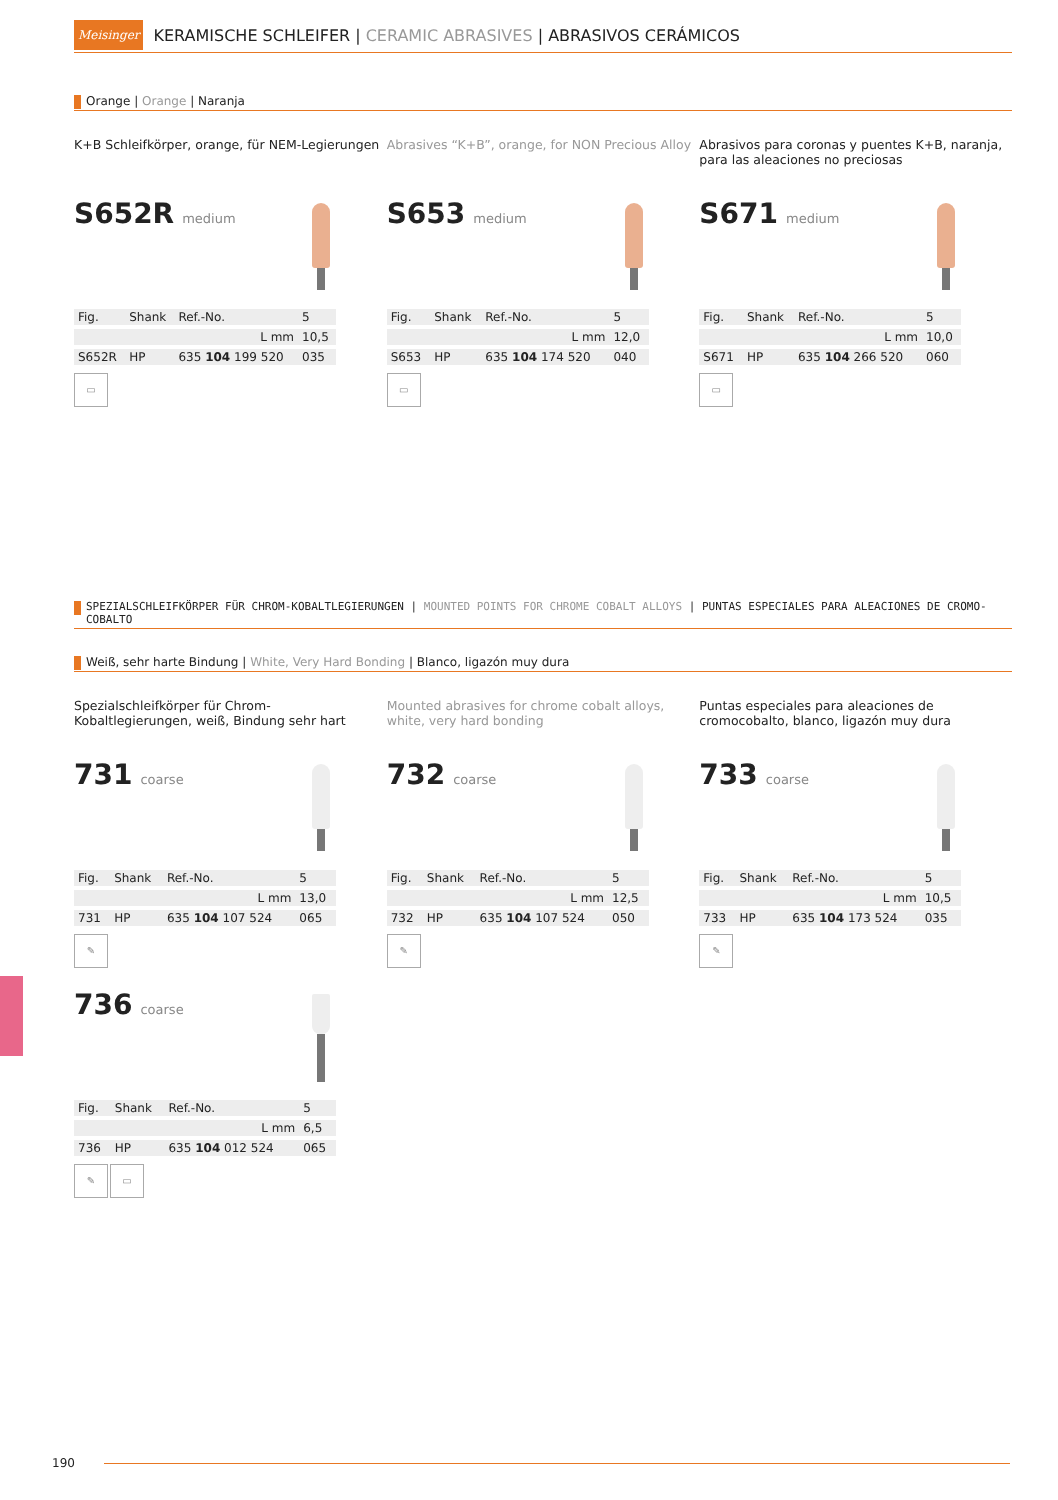Meisinger
KERAMISCHE SCHLEIFER | CERAMIC ABRASIVES | ABRASIVOS CERÁMICOS
Orange | Orange | Naranja
K+B Schleifkörper, orange, für NEM-Legierungen
Abrasives “K+B”, orange, for NON Precious Alloy
Abrasivos para coronas y puentes K+B, naranja, para las aleaciones no preciosas
S652R medium
| Fig. | Shank | Ref.-No. | 5 |
| --- | --- | --- | --- |
| | | L mm | 10,5 |
| S652R | HP | 635 104 199 520 | 035 |
▭
S653 medium
| Fig. | Shank | Ref.-No. | 5 |
| --- | --- | --- | --- |
| | | L mm | 12,0 |
| S653 | HP | 635 104 174 520 | 040 |
▭
S671 medium
| Fig. | Shank | Ref.-No. | 5 |
| --- | --- | --- | --- |
| | | L mm | 10,0 |
| S671 | HP | 635 104 266 520 | 060 |
▭
SPEZIALSCHLEIFKÖRPER FÜR CHROM-KOBALTLEGIERUNGEN | MOUNTED POINTS FOR CHROME COBALT ALLOYS | PUNTAS ESPECIALES PARA ALEACIONES DE CROMO-COBALTO
Weiß, sehr harte Bindung | White, Very Hard Bonding | Blanco, ligazón muy dura
Spezialschleifkörper für Chrom-Kobaltlegierungen, weiß, Bindung sehr hart
Mounted abrasives for chrome cobalt alloys, white, very hard bonding
Puntas especiales para aleaciones de cromocobalto, blanco, ligazón muy dura
731 coarse
| Fig. | Shank | Ref.-No. | 5 |
| --- | --- | --- | --- |
| | | L mm | 13,0 |
| 731 | HP | 635 104 107 524 | 065 |
✎
732 coarse
| Fig. | Shank | Ref.-No. | 5 |
| --- | --- | --- | --- |
| | | L mm | 12,5 |
| 732 | HP | 635 104 107 524 | 050 |
✎
733 coarse
| Fig. | Shank | Ref.-No. | 5 |
| --- | --- | --- | --- |
| | | L mm | 10,5 |
| 733 | HP | 635 104 173 524 | 035 |
✎
736 coarse
| Fig. | Shank | Ref.-No. | 5 |
| --- | --- | --- | --- |
| | | L mm | 6,5 |
| 736 | HP | 635 104 012 524 | 065 |
✎ ▭
190